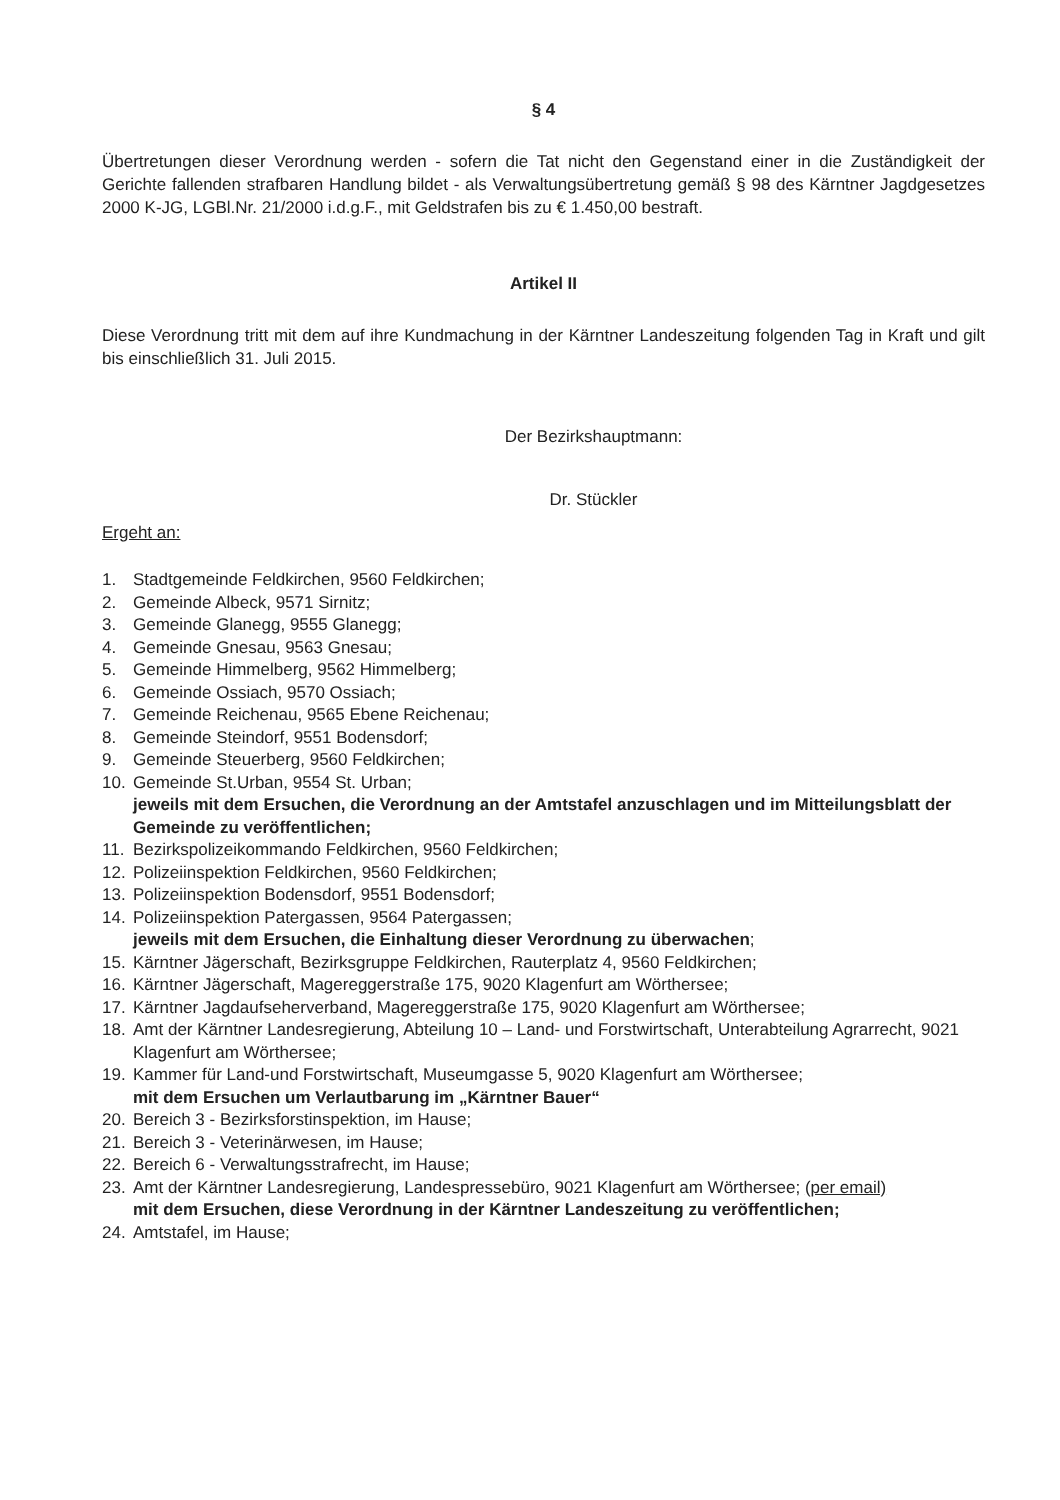§ 4
Übertretungen dieser Verordnung werden - sofern die Tat nicht den Gegenstand einer in die Zuständigkeit der Gerichte fallenden strafbaren Handlung bildet - als Verwaltungsübertretung gemäß § 98 des Kärntner Jagdgesetzes 2000 K-JG, LGBl.Nr. 21/2000 i.d.g.F., mit Geldstrafen bis zu € 1.450,00 bestraft.
Artikel II
Diese Verordnung tritt mit dem auf ihre Kundmachung in der Kärntner Landeszeitung folgenden Tag in Kraft und gilt bis einschließlich 31. Juli 2015.
Der Bezirkshauptmann:
Dr. Stückler
Ergeht an:
1. Stadtgemeinde Feldkirchen, 9560 Feldkirchen;
2. Gemeinde Albeck, 9571 Sirnitz;
3. Gemeinde Glanegg, 9555 Glanegg;
4. Gemeinde Gnesau, 9563 Gnesau;
5. Gemeinde Himmelberg, 9562 Himmelberg;
6. Gemeinde Ossiach, 9570 Ossiach;
7. Gemeinde Reichenau, 9565 Ebene Reichenau;
8. Gemeinde Steindorf, 9551 Bodensdorf;
9. Gemeinde Steuerberg, 9560 Feldkirchen;
10. Gemeinde St.Urban, 9554 St. Urban;
jeweils mit dem Ersuchen, die Verordnung an der Amtstafel anzuschlagen und im Mitteilungsblatt der Gemeinde zu veröffentlichen;
11. Bezirkspolizeikommando Feldkirchen, 9560 Feldkirchen;
12. Polizeiinspektion Feldkirchen, 9560 Feldkirchen;
13. Polizeiinspektion Bodensdorf, 9551 Bodensdorf;
14. Polizeiinspektion Patergassen, 9564 Patergassen;
jeweils mit dem Ersuchen, die Einhaltung dieser Verordnung zu überwachen;
15. Kärntner Jägerschaft, Bezirksgruppe Feldkirchen, Rauterplatz 4, 9560 Feldkirchen;
16. Kärntner Jägerschaft, Magereggerstraße 175, 9020 Klagenfurt am Wörthersee;
17. Kärntner Jagdaufseherverband, Magereggerstraße 175, 9020 Klagenfurt am Wörthersee;
18. Amt der Kärntner Landesregierung, Abteilung 10 – Land- und Forstwirtschaft, Unterabteilung Agrarrecht, 9021 Klagenfurt am Wörthersee;
19. Kammer für Land-und Forstwirtschaft, Museumgasse 5, 9020 Klagenfurt am Wörthersee;
mit dem Ersuchen um Verlautbarung im „Kärntner Bauer“
20. Bereich 3 - Bezirksforstinspektion, im Hause;
21. Bereich 3 - Veterinärwesen, im Hause;
22. Bereich 6 - Verwaltungsstrafrecht, im Hause;
23. Amt der Kärntner Landesregierung, Landespressebüro, 9021 Klagenfurt am Wörthersee; (per email)
mit dem Ersuchen, diese Verordnung in der Kärntner Landeszeitung zu veröffentlichen;
24. Amtstafel, im Hause;